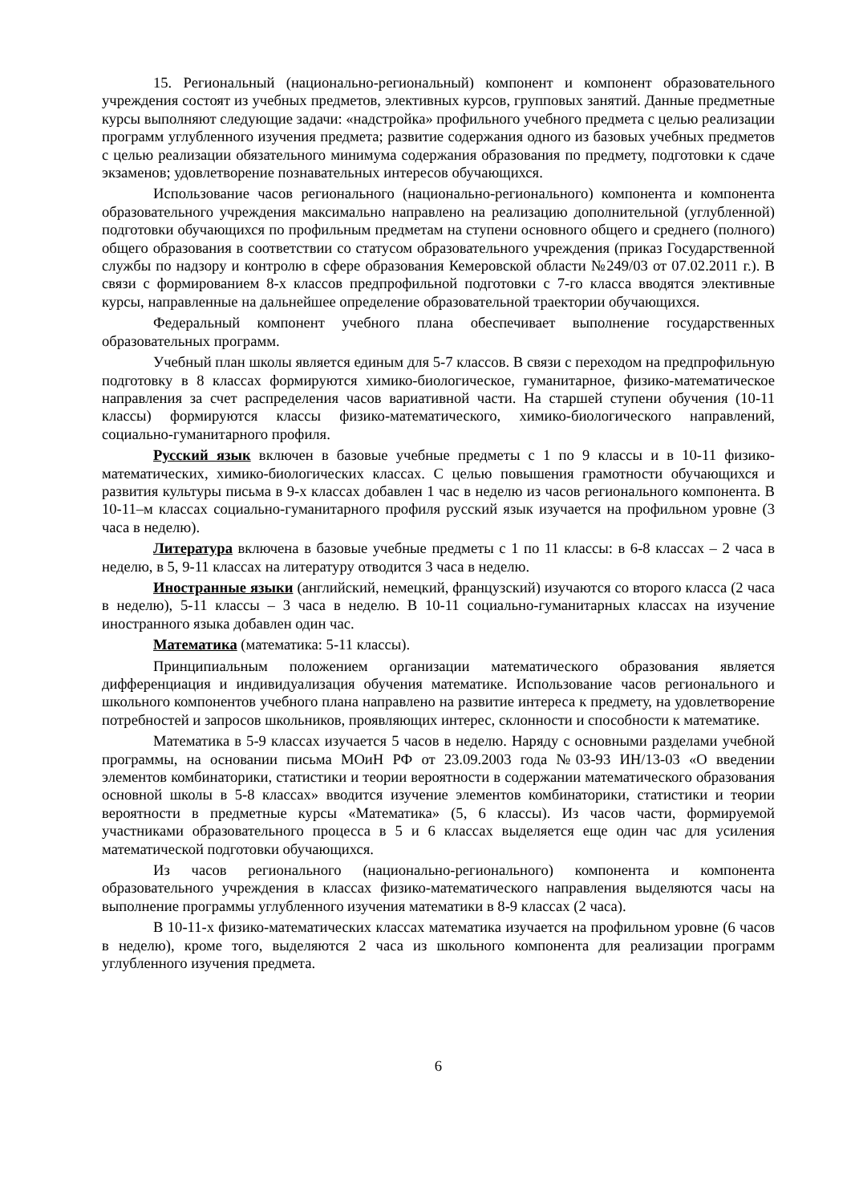15. Региональный (национально-региональный) компонент и компонент образовательного учреждения состоят из учебных предметов, элективных курсов, групповых занятий. Данные предметные курсы выполняют следующие задачи: «надстройка» профильного учебного предмета с целью реализации программ углубленного изучения предмета; развитие содержания одного из базовых учебных предметов с целью реализации обязательного минимума содержания образования по предмету, подготовки к сдаче экзаменов; удовлетворение познавательных интересов обучающихся.
Использование часов регионального (национально-регионального) компонента и компонента образовательного учреждения максимально направлено на реализацию дополнительной (углубленной) подготовки обучающихся по профильным предметам на ступени основного общего и среднего (полного) общего образования в соответствии со статусом образовательного учреждения (приказ Государственной службы по надзору и контролю в сфере образования Кемеровской области №249/03 от 07.02.2011 г.). В связи с формированием 8-х классов предпрофильной подготовки с 7-го класса вводятся элективные курсы, направленные на дальнейшее определение образовательной траектории обучающихся.
Федеральный компонент учебного плана обеспечивает выполнение государственных образовательных программ.
Учебный план школы является единым для 5-7 классов. В связи с переходом на предпрофильную подготовку в 8 классах формируются химико-биологическое, гуманитарное, физико-математическое направления за счет распределения часов вариативной части. На старшей ступени обучения (10-11 классы) формируются классы физико-математического, химико-биологического направлений, социально-гуманитарного профиля.
Русский язык включен в базовые учебные предметы с 1 по 9 классы и в 10-11 физико-математических, химико-биологических классах. С целью повышения грамотности обучающихся и развития культуры письма в 9-х классах добавлен 1 час в неделю из часов регионального компонента. В 10-11–м классах социально-гуманитарного профиля русский язык изучается на профильном уровне (3 часа в неделю).
Литература включена в базовые учебные предметы с 1 по 11 классы: в 6-8 классах – 2 часа в неделю, в 5, 9-11 классах на литературу отводится 3 часа в неделю.
Иностранные языки (английский, немецкий, французский) изучаются со второго класса (2 часа в неделю), 5-11 классы – 3 часа в неделю. В 10-11 социально-гуманитарных классах на изучение иностранного языка добавлен один час.
Математика (математика: 5-11 классы).
Принципиальным положением организации математического образования является дифференциация и индивидуализация обучения математике. Использование часов регионального и школьного компонентов учебного плана направлено на развитие интереса к предмету, на удовлетворение потребностей и запросов школьников, проявляющих интерес, склонности и способности к математике.
Математика в 5-9 классах изучается 5 часов в неделю. Наряду с основными разделами учебной программы, на основании письма МОиН РФ от 23.09.2003 года №03-93 ИН/13-03 «О введении элементов комбинаторики, статистики и теории вероятности в содержании математического образования основной школы в 5-8 классах» вводится изучение элементов комбинаторики, статистики и теории вероятности в предметные курсы «Математика» (5, 6 классы). Из часов части, формируемой участниками образовательного процесса в 5 и 6 классах выделяется еще один час для усиления математической подготовки обучающихся.
Из часов регионального (национально-регионального) компонента и компонента образовательного учреждения в классах физико-математического направления выделяются часы на выполнение программы углубленного изучения математики в 8-9 классах (2 часа).
В 10-11-х физико-математических классах математика изучается на профильном уровне (6 часов в неделю), кроме того, выделяются 2 часа из школьного компонента для реализации программ углубленного изучения предмета.
6